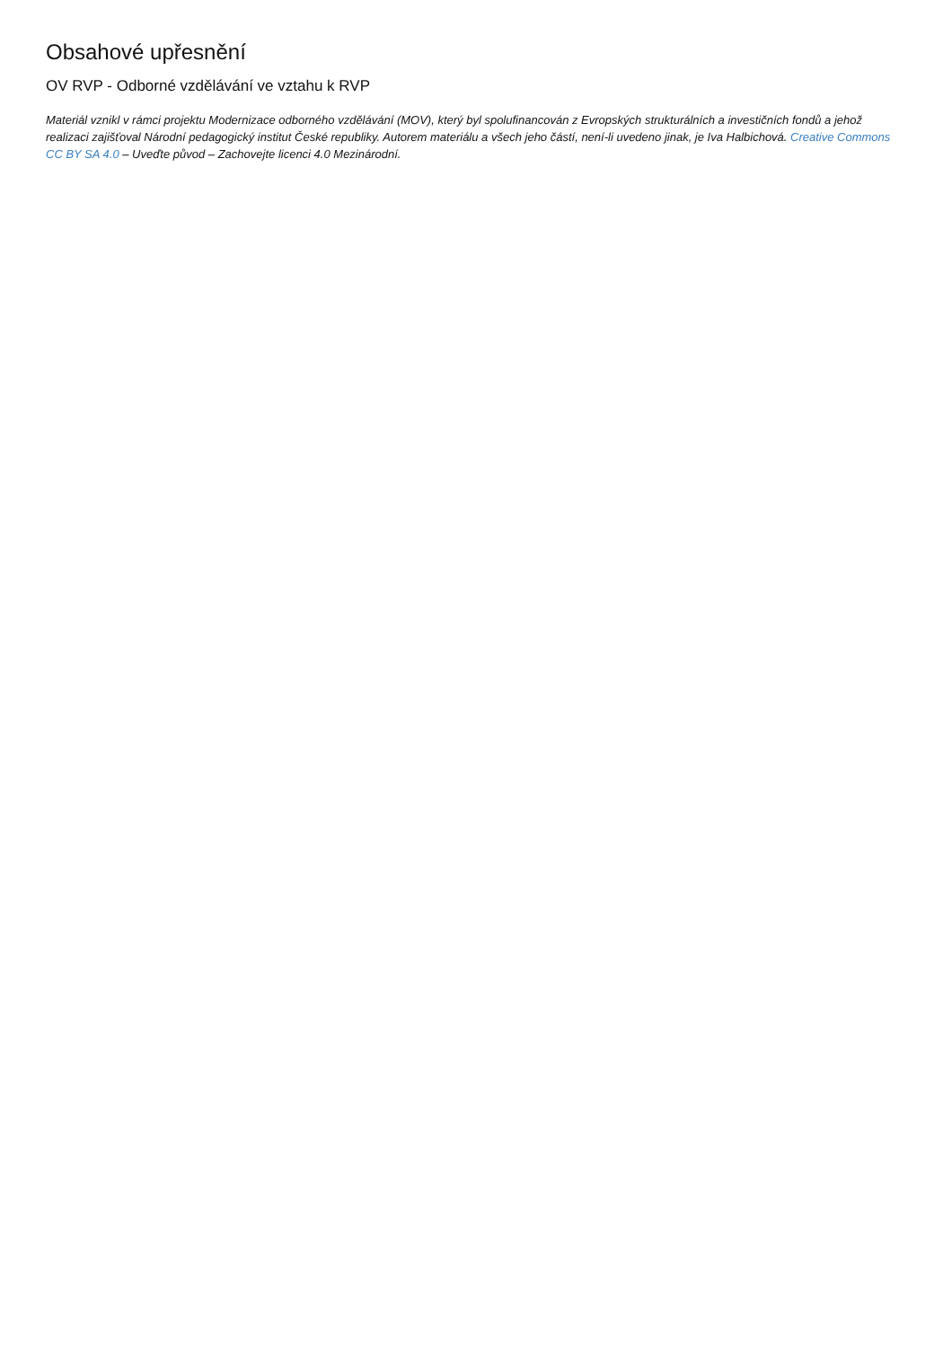Obsahové upřesnění
OV RVP - Odborné vzdělávání ve vztahu k RVP
Materiál vznikl v rámci projektu Modernizace odborného vzdělávání (MOV), který byl spolufinancován z Evropských strukturálních a investičních fondů a jehož realizaci zajišťoval Národní pedagogický institut České republiky. Autorem materiálu a všech jeho částí, není-li uvedeno jinak, je Iva Halbichová. Creative Commons CC BY SA 4.0 – Uveďte původ – Zachovejte licenci 4.0 Mezinárodní.